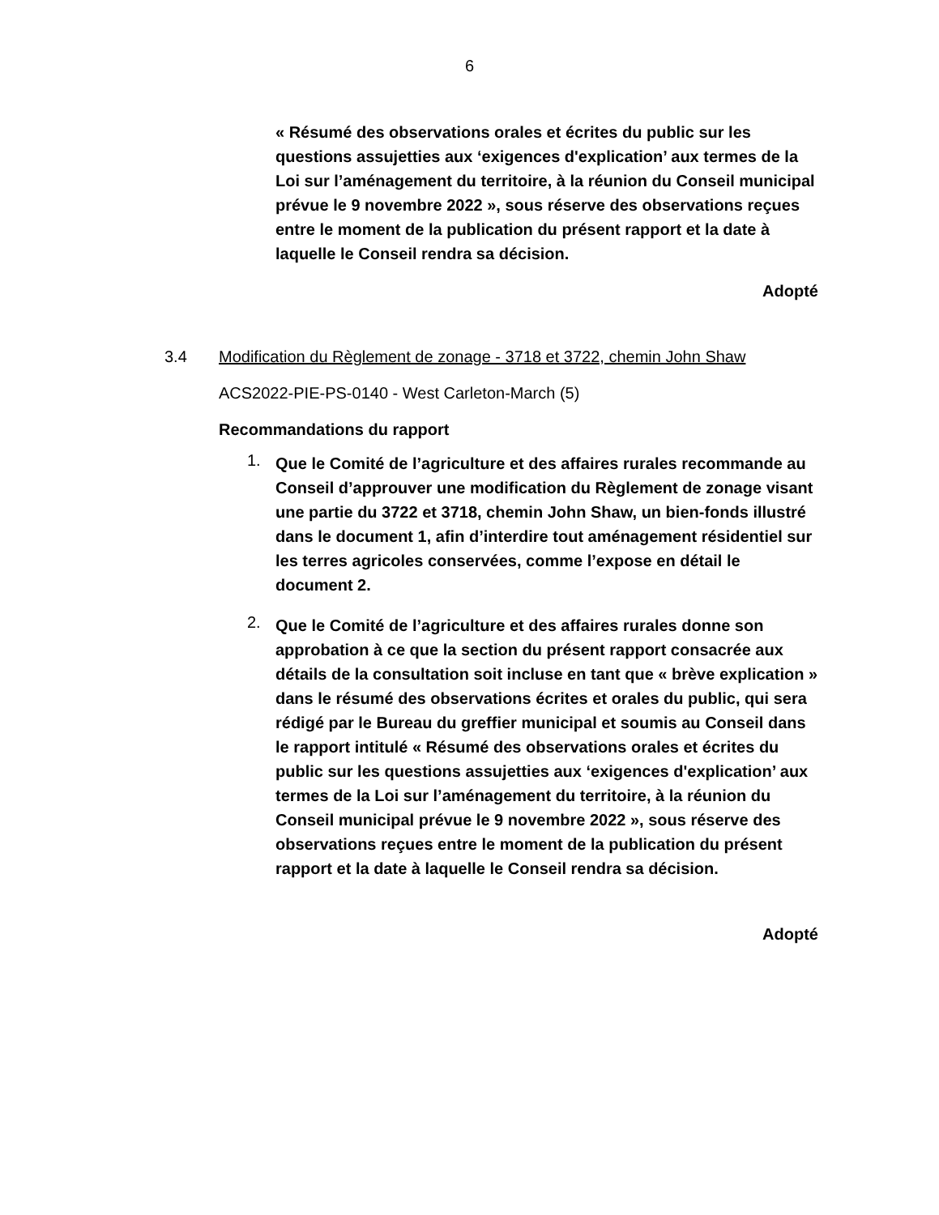6
« Résumé des observations orales et écrites du public sur les questions assujetties aux ‘exigences d'explication’ aux termes de la Loi sur l’aménagement du territoire, à la réunion du Conseil municipal prévue le 9 novembre 2022 », sous réserve des observations reçues entre le moment de la publication du présent rapport et la date à laquelle le Conseil rendra sa décision.
Adopté
3.4 Modification du Règlement de zonage - 3718 et 3722, chemin John Shaw
ACS2022-PIE-PS-0140 - West Carleton-March (5)
Recommandations du rapport
1. Que le Comité de l’agriculture et des affaires rurales recommande au Conseil d’approuver une modification du Règlement de zonage visant une partie du 3722 et 3718, chemin John Shaw, un bien-fonds illustré dans le document 1, afin d’interdire tout aménagement résidentiel sur les terres agricoles conservées, comme l’expose en détail le document 2.
2. Que le Comité de l’agriculture et des affaires rurales donne son approbation à ce que la section du présent rapport consacrée aux détails de la consultation soit incluse en tant que « brève explication » dans le résumé des observations écrites et orales du public, qui sera rédigé par le Bureau du greffier municipal et soumis au Conseil dans le rapport intitulé « Résumé des observations orales et écrites du public sur les questions assujetties aux ‘exigences d'explication’ aux termes de la Loi sur l’aménagement du territoire, à la réunion du Conseil municipal prévue le 9 novembre 2022 », sous réserve des observations reçues entre le moment de la publication du présent rapport et la date à laquelle le Conseil rendra sa décision.
Adopté